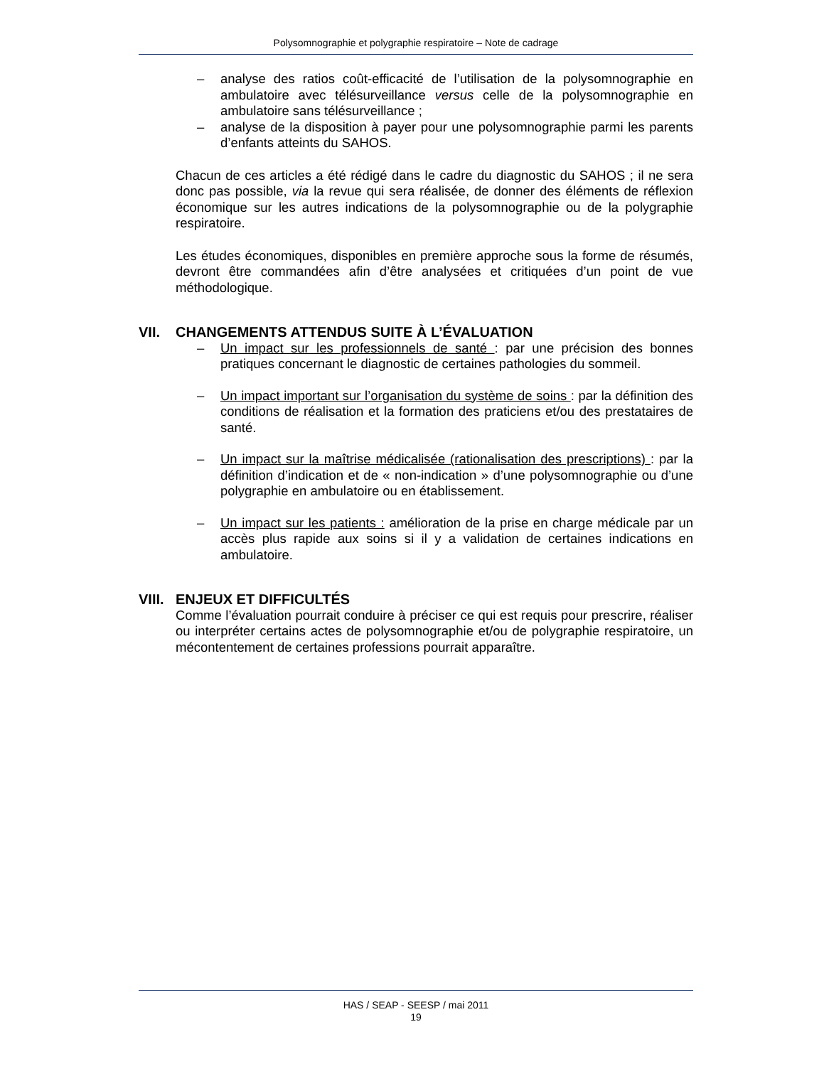Polysomnographie et polygraphie respiratoire – Note de cadrage
– analyse des ratios coût-efficacité de l’utilisation de la polysomnographie en ambulatoire avec télésurveillance versus celle de la polysomnographie en ambulatoire sans télésurveillance ;
– analyse de la disposition à payer pour une polysomnographie parmi les parents d’enfants atteints du SAHOS.
Chacun de ces articles a été rédigé dans le cadre du diagnostic du SAHOS ; il ne sera donc pas possible, via la revue qui sera réalisée, de donner des éléments de réflexion économique sur les autres indications de la polysomnographie ou de la polygraphie respiratoire.
Les études économiques, disponibles en première approche sous la forme de résumés, devront être commandées afin d’être analysées et critiquées d’un point de vue méthodologique.
VII. CHANGEMENTS ATTENDUS SUITE À L’ÉVALUATION
– Un impact sur les professionnels de santé : par une précision des bonnes pratiques concernant le diagnostic de certaines pathologies du sommeil.
– Un impact important sur l’organisation du système de soins : par la définition des conditions de réalisation et la formation des praticiens et/ou des prestataires de santé.
– Un impact sur la maîtrise médicalisée (rationalisation des prescriptions) : par la définition d’indication et de « non-indication » d’une polysomnographie ou d’une polygraphie en ambulatoire ou en établissement.
– Un impact sur les patients : amélioration de la prise en charge médicale par un accès plus rapide aux soins si il y a validation de certaines indications en ambulatoire.
VIII. ENJEUX ET DIFFICULTÉS
Comme l’évaluation pourrait conduire à préciser ce qui est requis pour prescrire, réaliser ou interpréter certains actes de polysomnographie et/ou de polygraphie respiratoire, un mécontentement de certaines professions pourrait apparaître.
HAS / SEAP - SEESP / mai 2011
19